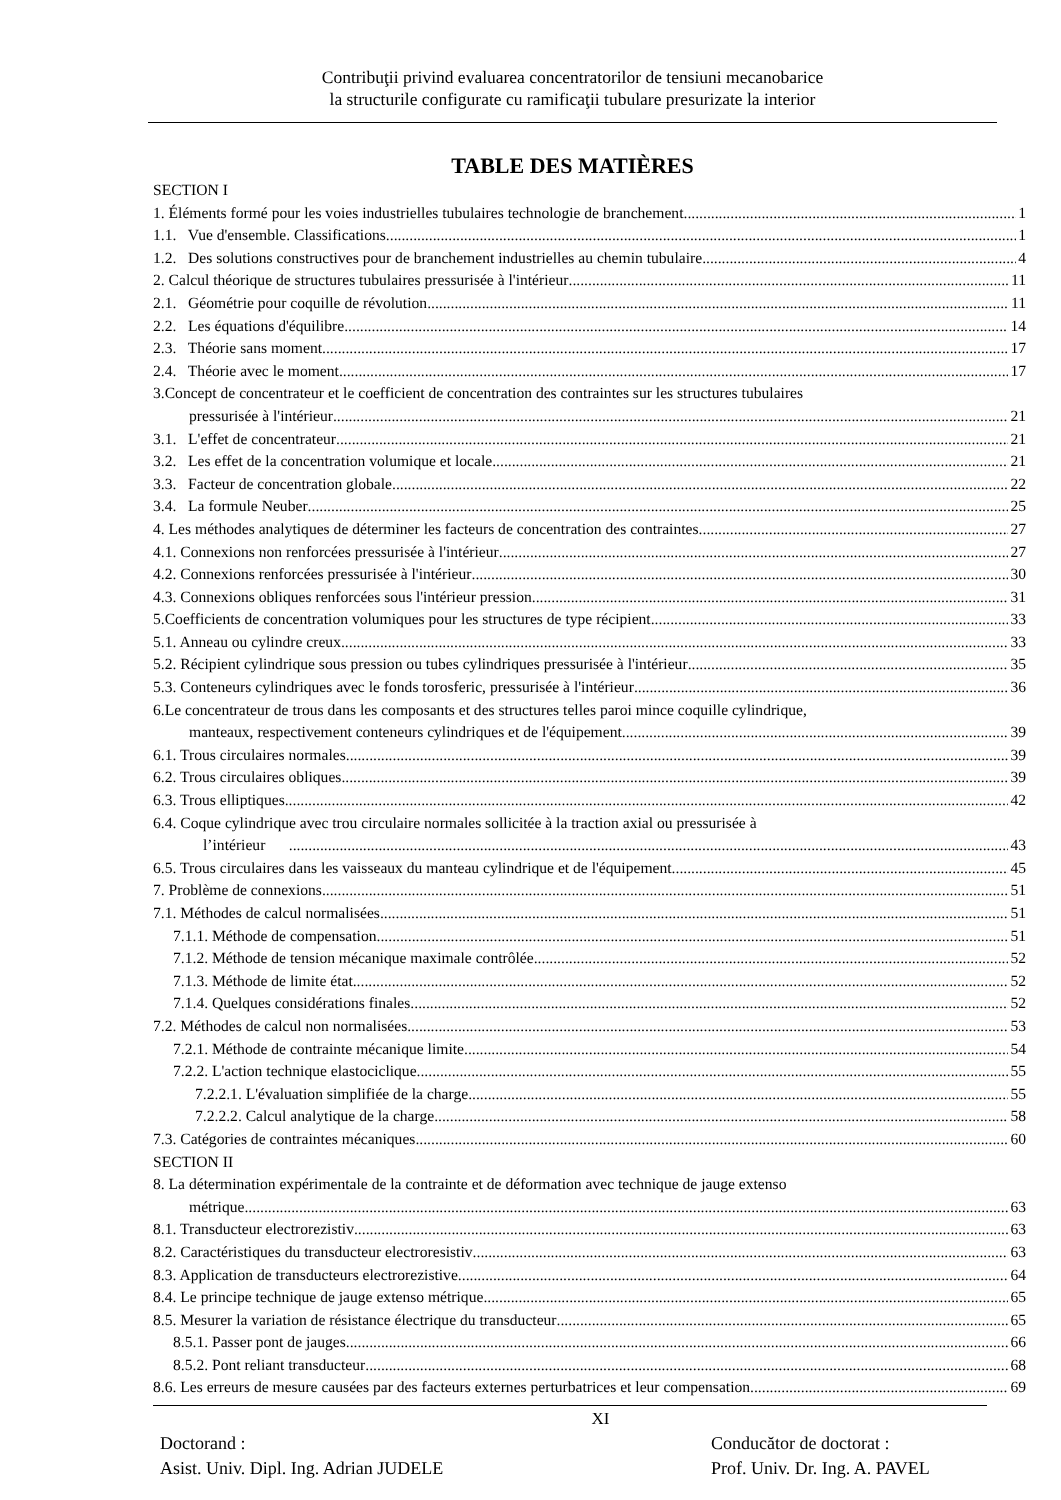Contribuţii privind evaluarea concentratorilor de tensiuni mecanobarice
la structurile configurate cu ramificaţii tubulare presurizate la interior
TABLE DES MATIÈRES
SECTION I
1. Éléments formé pour les voies industrielles tubulaires technologie de branchement 1
1.1. Vue d'ensemble. Classifications 1
1.2. Des solutions constructives pour de branchement industrielles au chemin tubulaire 4
2. Calcul théorique de structures tubulaires pressurisée à l'intérieur 11
2.1. Géométrie pour coquille de révolution 11
2.2. Les équations d'équilibre 14
2.3. Théorie sans moment 17
2.4. Théorie avec le moment 17
3.Concept de concentrateur et le coefficient de concentration des contraintes sur les structures tubulaires
pressurisée à l'intérieur 21
3.1. L'effet de concentrateur 21
3.2. Les effet de la concentration volumique et locale 21
3.3. Facteur de concentration globale 22
3.4. La formule Neuber 25
4. Les méthodes analytiques de déterminer les facteurs de concentration des contraintes 27
4.1. Connexions non renforcées pressurisée à l'intérieur 27
4.2. Connexions renforcées pressurisée à l'intérieur 30
4.3. Connexions obliques renforcées sous l'intérieur pression 31
5.Coefficients de concentration volumiques pour les structures de type récipient 33
5.1. Anneau ou cylindre creux 33
5.2. Récipient cylindrique sous pression ou tubes cylindriques pressurisée à l'intérieur 35
5.3. Conteneurs cylindriques avec le fonds torosferic, pressurisée à l'intérieur 36
6.Le concentrateur de trous dans les composants et des structures telles paroi mince coquille cylindrique,
manteaux, respectivement conteneurs cylindriques et de l'équipement 39
6.1. Trous circulaires normales 39
6.2. Trous circulaires obliques 39
6.3. Trous elliptiques 42
6.4. Coque cylindrique avec trou circulaire normales sollicitée à la traction axial ou pressurisée à
l’intérieur 43
6.5. Trous circulaires dans les vaisseaux du manteau cylindrique et de l'équipement 45
7. Problème de connexions 51
7.1. Méthodes de calcul normalisées 51
7.1.1. Méthode de compensation 51
7.1.2. Méthode de tension mécanique maximale contrôlée 52
7.1.3. Méthode de limite état 52
7.1.4. Quelques considérations finales 52
7.2. Méthodes de calcul non normalisées 53
7.2.1. Méthode de contrainte mécanique limite 54
7.2.2. L'action technique elastociclique 55
7.2.2.1. L'évaluation simplifiée de la charge 55
7.2.2.2. Calcul analytique de la charge 58
7.3. Catégories de contraintes mécaniques 60
SECTION II
8. La détermination expérimentale de la contrainte et de déformation avec technique de jauge extenso
métrique 63
8.1. Transducteur electrorezistiv 63
8.2. Caractéristiques du transducteur electroresistiv 63
8.3. Application de transducteurs electrorezistive 64
8.4. Le principe technique de jauge extenso métrique 65
8.5. Mesurer la variation de résistance électrique du transducteur 65
8.5.1. Passer pont de jauges 66
8.5.2. Pont reliant transducteur 68
8.6. Les erreurs de mesure causées par des facteurs externes perturbatrices et leur compensation 69
XI
Doctorand : Conducător de doctorat :
Asist. Univ. Dipl. Ing. Adrian JUDELE Prof. Univ. Dr. Ing. A. PAVEL